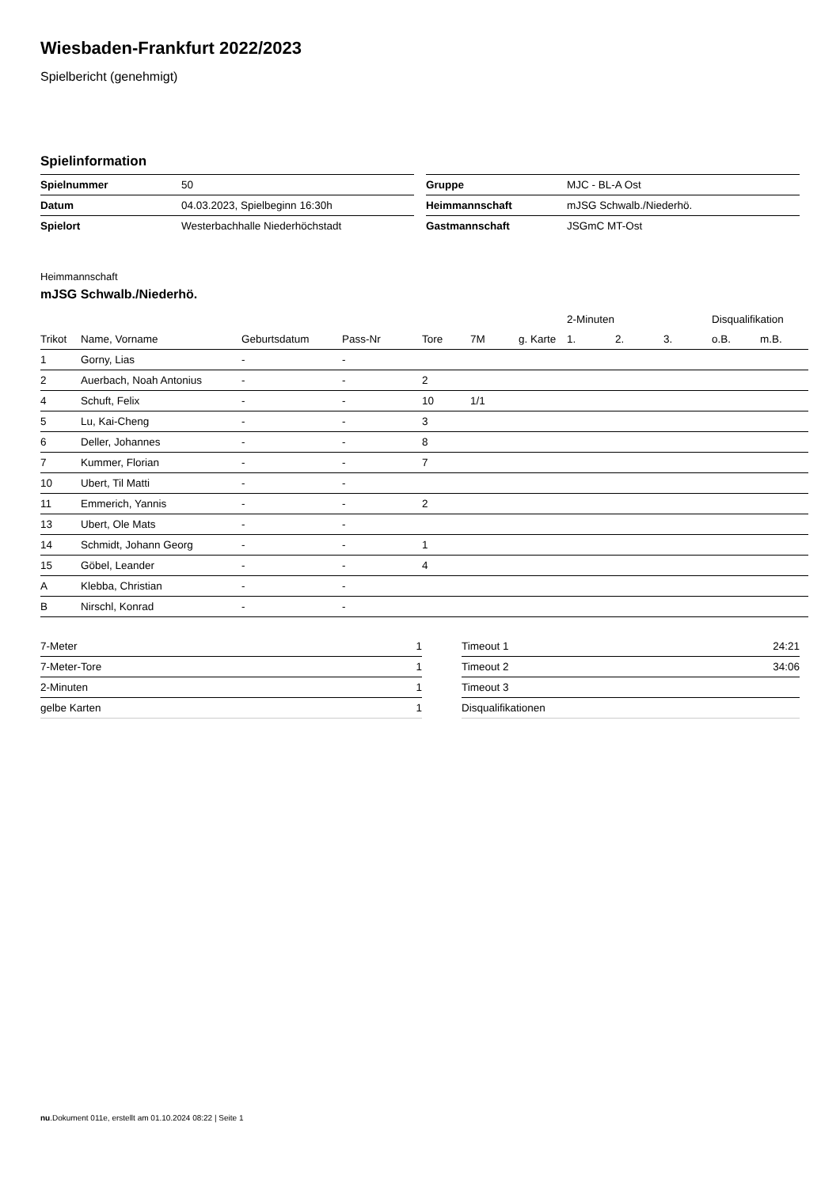Wiesbaden-Frankfurt 2022/2023
Spielbericht (genehmigt)
Spielinformation
| Spielnummer | 50 |
| Datum | 04.03.2023, Spielbeginn 16:30h |
| Spielort | Westerbachhalle Niederhöchstadt |
| Gruppe | MJC - BL-A Ost |
| Heimmannschaft | mJSG Schwalb./Niederhö. |
| Gastmannschaft | JSGmC MT-Ost |
Heimmannschaft
mJSG Schwalb./Niederhö.
| | | | | | | | 2-Minuten | | | Disqualifikation | |
| --- | --- | --- | --- | --- | --- | --- | --- | --- | --- | --- | --- |
| Trikot | Name, Vorname | Geburtsdatum | Pass-Nr | Tore | 7M | g. Karte | 1. | 2. | 3. | o.B. | m.B. |
| 1 | Gorny, Lias | - | - | | | | | | | | |
| 2 | Auerbach, Noah Antonius | - | - | 2 | | | | | | | |
| 4 | Schuft, Felix | - | - | 10 | 1/1 | | | | | | |
| 5 | Lu, Kai-Cheng | - | - | 3 | | | | | | | |
| 6 | Deller, Johannes | - | - | 8 | | | | | | | |
| 7 | Kummer, Florian | - | - | 7 | | | | | | | |
| 10 | Ubert, Til Matti | - | - | | | | | | | | |
| 11 | Emmerich, Yannis | - | - | 2 | | | | | | | |
| 13 | Ubert, Ole Mats | - | - | | | | | | | | |
| 14 | Schmidt, Johann Georg | - | - | 1 | | | | | | | |
| 15 | Göbel, Leander | - | - | 4 | | | | | | | |
| A | Klebba, Christian | - | - | | | | | | | | |
| B | Nirschl, Konrad | - | - | | | | | | | | |
| 7-Meter | 1 |
| 7-Meter-Tore | 1 |
| 2-Minuten | 1 |
| gelbe Karten | 1 |
| Timeout 1 | 24:21 |
| Timeout 2 | 34:06 |
| Timeout 3 | |
| Disqualifikationen | |
nu.Dokument 011e, erstellt am 01.10.2024 08:22 | Seite 1